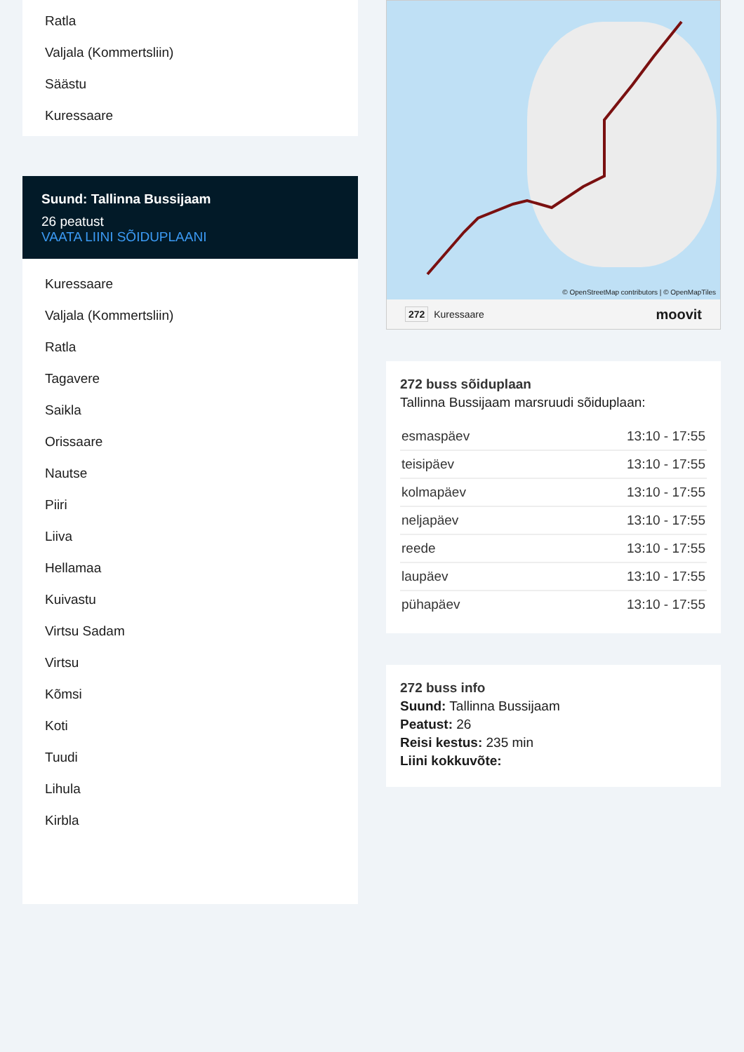Ratla
Valjala (Kommertsliin)
Säästu
Kuressaare
Suund: Tallinna Bussijaam
26 peatust
VAATA LIINI SÕIDUPLAANI
Kuressaare
Valjala (Kommertsliin)
Ratla
Tagavere
Saikla
Orissaare
Nautse
Piiri
Liiva
Hellamaa
Kuivastu
Virtsu Sadam
Virtsu
Kõmsi
Koti
Tuudi
Lihula
Kirbla
© OpenStreetMap contributors | © OpenMapTiles
272 Kuressaare moovit
272 buss sõiduplaan
Tallinna Bussijaam marsruudi sõiduplaan:
| esmaspäev | 13:10 - 17:55 |
| teisipäev | 13:10 - 17:55 |
| kolmapäev | 13:10 - 17:55 |
| neljapäev | 13:10 - 17:55 |
| reede | 13:10 - 17:55 |
| laupäev | 13:10 - 17:55 |
| pühapäev | 13:10 - 17:55 |
272 buss info
Suund: Tallinna Bussijaam
Peatust: 26
Reisi kestus: 235 min
Liini kokkuvõte: